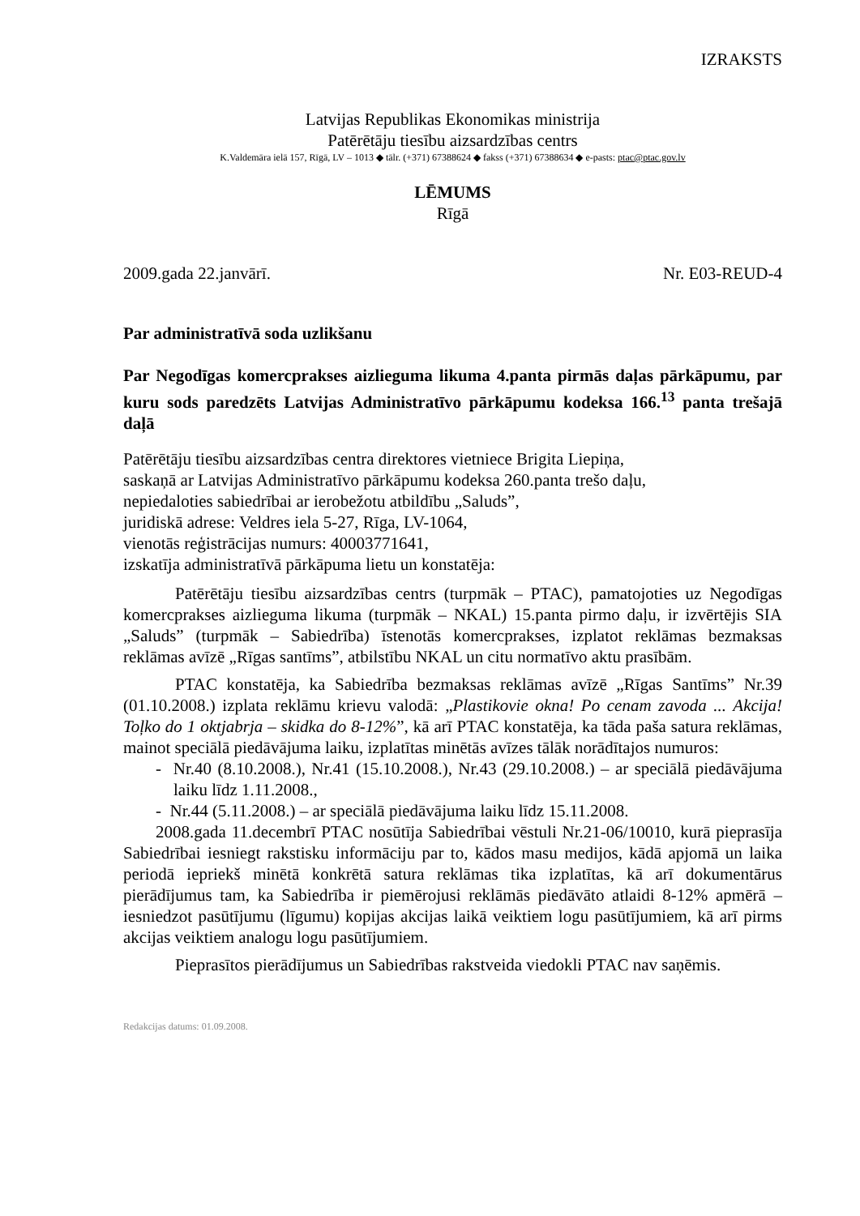IZRAKSTS
Latvijas Republikas Ekonomikas ministrija
Patērētāju tiesību aizsardzības centrs
K.Valdemāra ielā 157, Rīgā, LV – 1013 ◆ tālr. (+371) 67388624 ◆ fakss (+371) 67388634 ◆ e-pasts: ptac@ptac.gov.lv
LĒMUMS
Rīgā
2009.gada 22.janvārī. Nr. E03-REUD-4
Par administratīvā soda uzlikšanu
Par Negodīgas komercprakses aizlieguma likuma 4.panta pirmās daļas pārkāpumu, par kuru sods paredzēts Latvijas Administratīvo pārkāpumu kodeksa 166.<sup>13</sup> panta trešajā daļā
Patērētāju tiesību aizsardzības centra direktores vietniece Brigita Liepiņa,
saskaņā ar Latvijas Administratīvo pārkāpumu kodeksa 260.panta trešo daļu,
nepiedaloties sabiedrībai ar ierobežotu atbildību „Saluds”,
juridiskā adrese: Veldres iela 5-27, Rīga, LV-1064,
vienotās reģistrācijas numurs: 40003771641,
izskatīja administratīvā pārkāpuma lietu un konstatēja:
Patērētāju tiesību aizsardzības centrs (turpmāk – PTAC), pamatojoties uz Negodīgas komercprakses aizlieguma likuma (turpmāk – NKAL) 15.panta pirmo daļu, ir izvērtējis SIA „Saluds” (turpmāk – Sabiedrība) īstenotās komercprakses, izplatot reklāmas bezmaksas reklāmas avīzē „Rīgas santīms”, atbilstību NKAL un citu normatīvo aktu prasībām.
PTAC konstatēja, ka Sabiedrība bezmaksas reklāmas avīzē „Rīgas Santīms” Nr.39 (01.10.2008.) izplata reklāmu krievu valodā: „Plastikovie okna! Po cenam zavoda ... Akcija! Toļko do 1 oktjabrja – skidka do 8-12%”, kā arī PTAC konstatēja, ka tāda paša satura reklāmas, mainot speciālā piedāvājuma laiku, izplatītas minētās avīzes tālāk norādītajos numuros:
- Nr.40 (8.10.2008.), Nr.41 (15.10.2008.), Nr.43 (29.10.2008.) – ar speciālā piedāvājuma laiku līdz 1.11.2008.,
- Nr.44 (5.11.2008.) – ar speciālā piedāvājuma laiku līdz 15.11.2008.
2008.gada 11.decembrī PTAC nosūtīja Sabiedrībai vēstuli Nr.21-06/10010, kurā pieprasīja Sabiedrībai iesniegt rakstisku informāciju par to, kādos masu medijos, kādā apjomā un laika periodā iepriekš minētā konkrētā satura reklāmas tika izplatītas, kā arī dokumentārus pierādījumus tam, ka Sabiedrība ir piemērojusi reklāmās piedāvāto atlaidi 8-12% apmērā – iesniedzot pasūtījumu (līgumu) kopijas akcijas laikā veiktiem logu pasūtījumiem, kā arī pirms akcijas veiktiem analogu logu pasūtījumiem.
Pieprasītos pierādījumus un Sabiedrības rakstveida viedokli PTAC nav saņēmis.
Redakcijas datums: 01.09.2008.